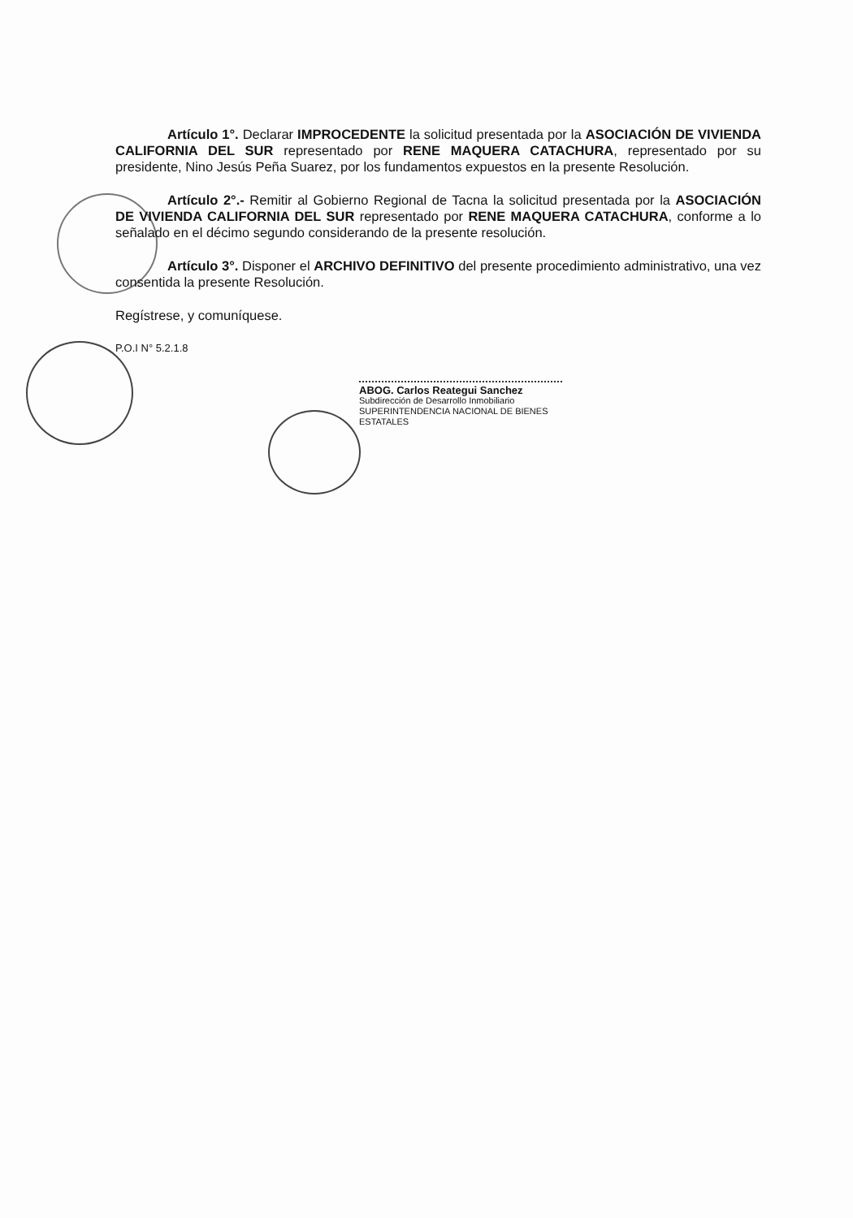Artículo 1°. Declarar IMPROCEDENTE la solicitud presentada por la ASOCIACIÓN DE VIVIENDA CALIFORNIA DEL SUR representado por RENE MAQUERA CATACHURA, representado por su presidente, Nino Jesús Peña Suarez, por los fundamentos expuestos en la presente Resolución.
Artículo 2°.- Remitir al Gobierno Regional de Tacna la solicitud presentada por la ASOCIACIÓN DE VIVIENDA CALIFORNIA DEL SUR representado por RENE MAQUERA CATACHURA, conforme a lo señalado en el décimo segundo considerando de la presente resolución.
Artículo 3°. Disponer el ARCHIVO DEFINITIVO del presente procedimiento administrativo, una vez consentida la presente Resolución.
Regístrese, y comuníquese.
P.O.I N° 5.2.1.8
ABOG. Carlos Reategui Sanchez
Subdirección de Desarrollo Inmobiliario
SUPERINTENDENCIA NACIONAL DE BIENES ESTATALES